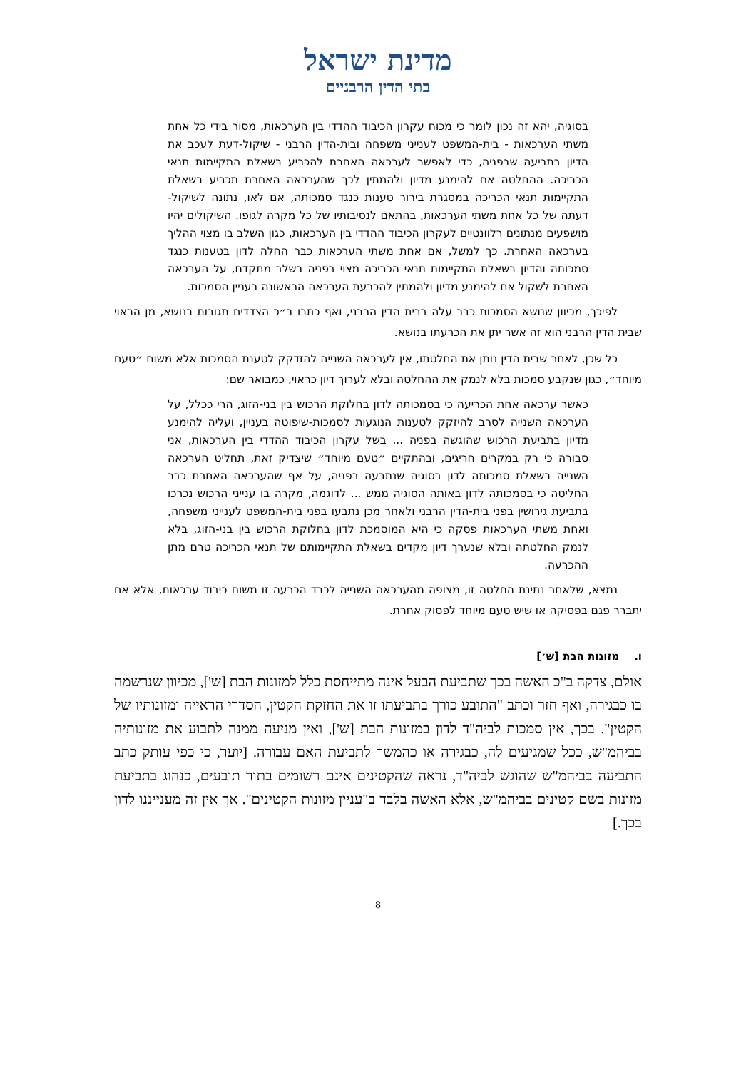מדינת ישראל
בתי הדין הרבניים
בסוגיה, יהא זה נכון לומר כי מכוח עקרון הכיבוד ההדדי בין הערכאות, מסור בידי כל אחת משתי הערכאות - בית-המשפט לענייני משפחה ובית-הדין הרבני - שיקול-דעת לעכב את הדיון בתביעה שבפניה, כדי לאפשר לערכאה האחרת להכריע בשאלת התקיימות תנאי הכריכה. ההחלטה אם להימנע מדיון ולהמתין לכך שהערכאה האחרת תכריע בשאלת התקיימות תנאי הכריכה במסגרת בירור טענות כנגד סמכותה, אם לאו, נתונה לשיקול-דעתה של כל אחת משתי הערכאות, בהתאם לנסיבותיו של כל מקרה לגופו. השיקולים יהיו מושפעים מנתונים רלוונטיים לעקרון הכיבוד ההדדי בין הערכאות, כגון השלב בו מצוי ההליך בערכאה האחרת. כך למשל, אם אחת משתי הערכאות כבר החלה לדון בטענות כנגד סמכותה והדיון בשאלת התקיימות תנאי הכריכה מצוי בפניה בשלב מתקדם, על הערכאה האחרת לשקול אם להימנע מדיון ולהמתין להכרעת הערכאה הראשונה בעניין הסמכות.
לפיכך, מכיוון שנושא הסמכות כבר עלה בבית הדין הרבני, ואף כתבו ב״כ הצדדים תגובות בנושא, מן הראוי שבית הדין הרבני הוא זה אשר יתן את הכרעתו בנושא.
כל שכן, לאחר שבית הדין נותן את החלטתו, אין לערכאה השנייה להזדקק לטענת הסמכות אלא משום ״טעם מיוחד״, כגון שנקבע סמכות בלא לנמק את ההחלטה ובלא לערוך דיון כראוי, כמבואר שם:
כאשר ערכאה אחת הכריעה כי בסמכותה לדון בחלוקת הרכוש בין בני-הזוג, הרי ככלל, על הערכאה השנייה לסרב להיזקק לטענות הנוגעות לסמכות-שיפוטה בעניין, ועליה להימנע מדיון בתביעת הרכוש שהוגשה בפניה ... בשל עקרון הכיבוד ההדדי בין הערכאות, אני סבורה כי רק במקרים חריגים, ובהתקיים ״טעם מיוחד״ שיצדיק זאת, תחליט הערכאה השנייה בשאלת סמכותה לדון בסוגיה שנתבעה בפניה, על אף שהערכאה האחרת כבר החליטה כי בסמכותה לדון באותה הסוגיה ממש ... לדוגמה, מקרה בו ענייני הרכוש נכרכו בתביעת גירושין בפני בית-הדין הרבני ולאחר מכן נתבעו בפני בית-המשפט לענייני משפחה, ואחת משתי הערכאות פסקה כי היא המוסמכת לדון בחלוקת הרכוש בין בני-הזוג, בלא לנמק החלטתה ובלא שנערך דיון מקדים בשאלת התקיימותם של תנאי הכריכה טרם מתן ההכרעה.
נמצא, שלאחר נתינת החלטה זו, מצופה מהערכאה השנייה לכבד הכרעה זו משום כיבוד ערכאות, אלא אם יתברר פגם בפסיקה או שיש טעם מיוחד לפסוק אחרת.
ו. מזונות הבת [ש׳]
אולם, צדקה ב"כ האשה בכך שתביעת הבעל אינה מתייחסת כלל למזונות הבת [ש'], מכיוון שנרשמה בו כבגירה, ואף חזר וכתב "התובע כורך בתביעתו זו את החזקת הקטין, הסדרי הראייה ומזונותיו של הקטין". בכך, אין סמכות לביה"ד לדון במזונות הבת [ש'], ואין מניעה ממנה לתבוע את מזונותיה בביהמ"ש, ככל שמגיעים לה, כבגירה או כהמשך לתביעת האם עבורה. [יוער, כי כפי עותק כתב התביעה בביהמ"ש שהוגש לביה"ד, נראה שהקטינים אינם רשומים בתור תובעים, כנהוג בתביעת מזונות בשם קטינים בביהמ"ש, אלא האשה בלבד ב"עניין מזונות הקטינים". אך אין זה מענייננו לדון בכך.]
8